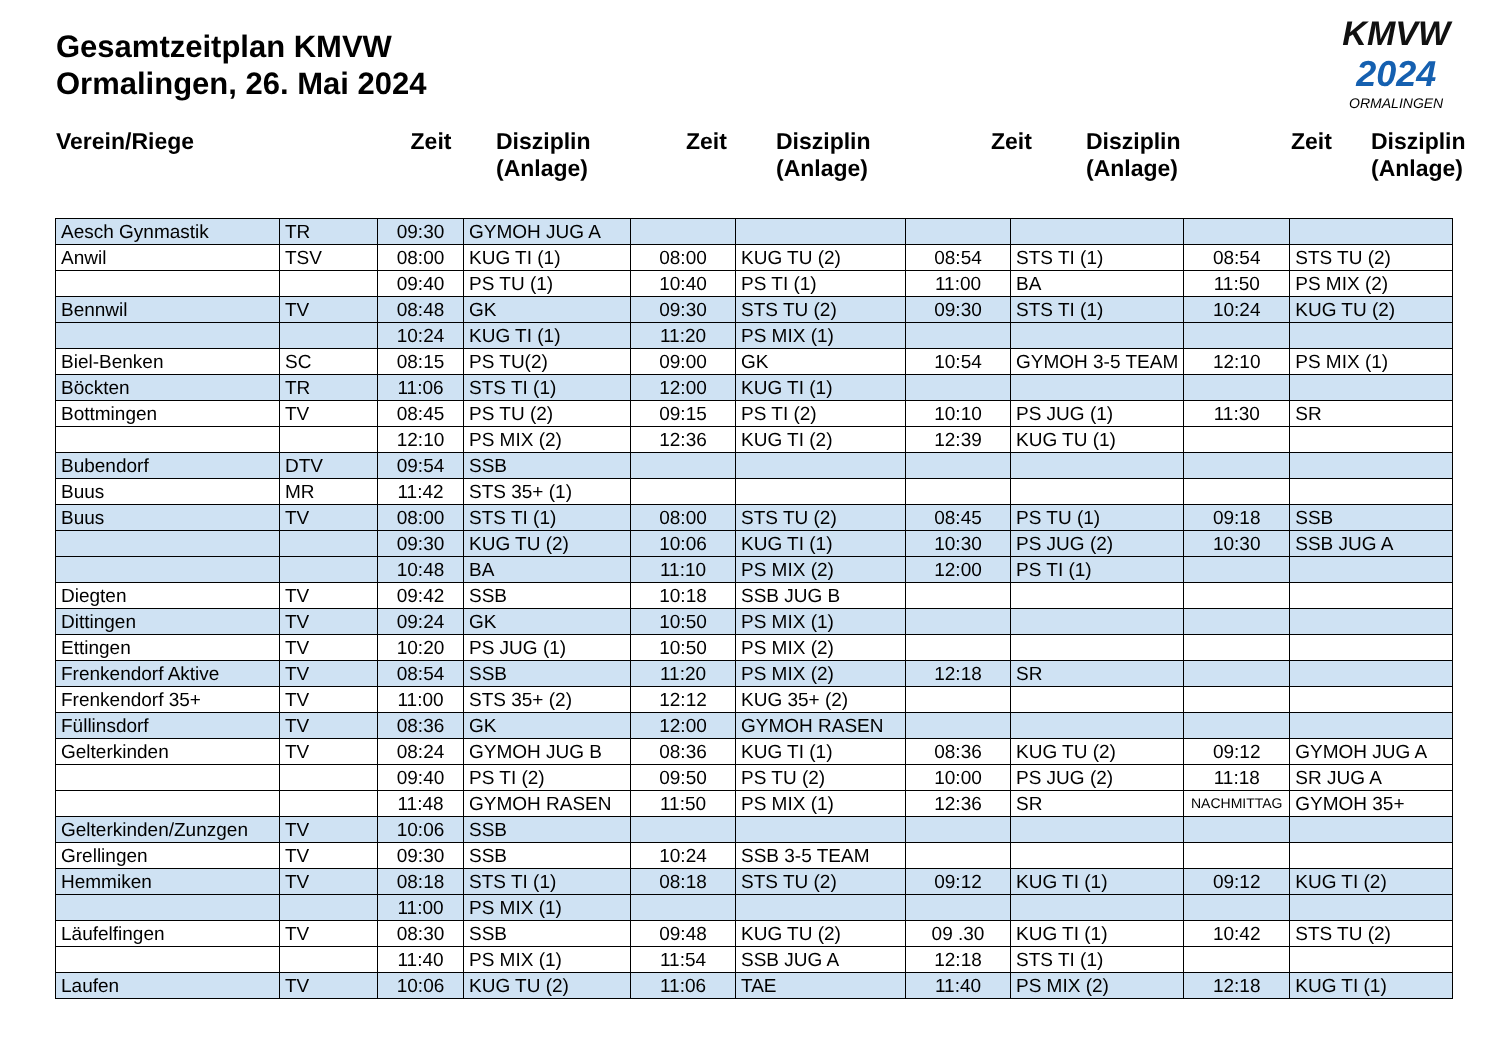Gesamtzeitplan KMVW
Ormalingen, 26. Mai 2024
KMVW
2024
ORMALINGEN
Verein/Riege Zeit Disziplin
(Anlage)
Zeit Disziplin
(Anlage)
Zeit Disziplin
(Anlage)
Zeit Disziplin
(Anlage)
| Aesch Gynmastik | TR | 09:30 | GYMOH JUG A | | | | | | |
| Anwil | TSV | 08:00 | KUG TI (1) | 08:00 | KUG TU (2) | 08:54 | STS TI (1) | 08:54 | STS TU (2) |
| | | 09:40 | PS TU (1) | 10:40 | PS TI (1) | 11:00 | BA | 11:50 | PS MIX (2) |
| Bennwil | TV | 08:48 | GK | 09:30 | STS TU (2) | 09:30 | STS TI (1) | 10:24 | KUG TU (2) |
| | | 10:24 | KUG TI (1) | 11:20 | PS MIX (1) | | | | |
| Biel-Benken | SC | 08:15 | PS TU(2) | 09:00 | GK | 10:54 | GYMOH 3-5 TEAM | 12:10 | PS MIX (1) |
| Böckten | TR | 11:06 | STS TI (1) | 12:00 | KUG TI (1) | | | | |
| Bottmingen | TV | 08:45 | PS TU (2) | 09:15 | PS TI (2) | 10:10 | PS JUG (1) | 11:30 | SR |
| | | 12:10 | PS MIX (2) | 12:36 | KUG TI (2) | 12:39 | KUG TU (1) | | |
| Bubendorf | DTV | 09:54 | SSB | | | | | | |
| Buus | MR | 11:42 | STS 35+ (1) | | | | | | |
| Buus | TV | 08:00 | STS TI (1) | 08:00 | STS TU (2) | 08:45 | PS TU (1) | 09:18 | SSB |
| | | 09:30 | KUG TU (2) | 10:06 | KUG TI (1) | 10:30 | PS JUG (2) | 10:30 | SSB JUG A |
| | | 10:48 | BA | 11:10 | PS MIX (2) | 12:00 | PS TI (1) | | |
| Diegten | TV | 09:42 | SSB | 10:18 | SSB JUG B | | | | |
| Dittingen | TV | 09:24 | GK | 10:50 | PS MIX (1) | | | | |
| Ettingen | TV | 10:20 | PS JUG (1) | 10:50 | PS MIX (2) | | | | |
| Frenkendorf Aktive | TV | 08:54 | SSB | 11:20 | PS MIX (2) | 12:18 | SR | | |
| Frenkendorf 35+ | TV | 11:00 | STS 35+ (2) | 12:12 | KUG 35+ (2) | | | | |
| Füllinsdorf | TV | 08:36 | GK | 12:00 | GYMOH RASEN | | | | |
| Gelterkinden | TV | 08:24 | GYMOH JUG B | 08:36 | KUG TI (1) | 08:36 | KUG TU (2) | 09:12 | GYMOH JUG A |
| | | 09:40 | PS TI (2) | 09:50 | PS TU (2) | 10:00 | PS JUG (2) | 11:18 | SR JUG A |
| | | 11:48 | GYMOH RASEN | 11:50 | PS MIX (1) | 12:36 | SR | NACHMITTAG | GYMOH 35+ |
| Gelterkinden/Zunzgen | TV | 10:06 | SSB | | | | | | |
| Grellingen | TV | 09:30 | SSB | 10:24 | SSB 3-5 TEAM | | | | |
| Hemmiken | TV | 08:18 | STS TI (1) | 08:18 | STS TU (2) | 09:12 | KUG TI (1) | 09:12 | KUG TI (2) |
| | | 11:00 | PS MIX (1) | | | | | | |
| Läufelfingen | TV | 08:30 | SSB | 09:48 | KUG TU (2) | 09 .30 | KUG TI (1) | 10:42 | STS TU (2) |
| | | 11:40 | PS MIX (1) | 11:54 | SSB JUG A | 12:18 | STS TI (1) | | |
| Laufen | TV | 10:06 | KUG TU (2) | 11:06 | TAE | 11:40 | PS MIX (2) | 12:18 | KUG TI (1) |